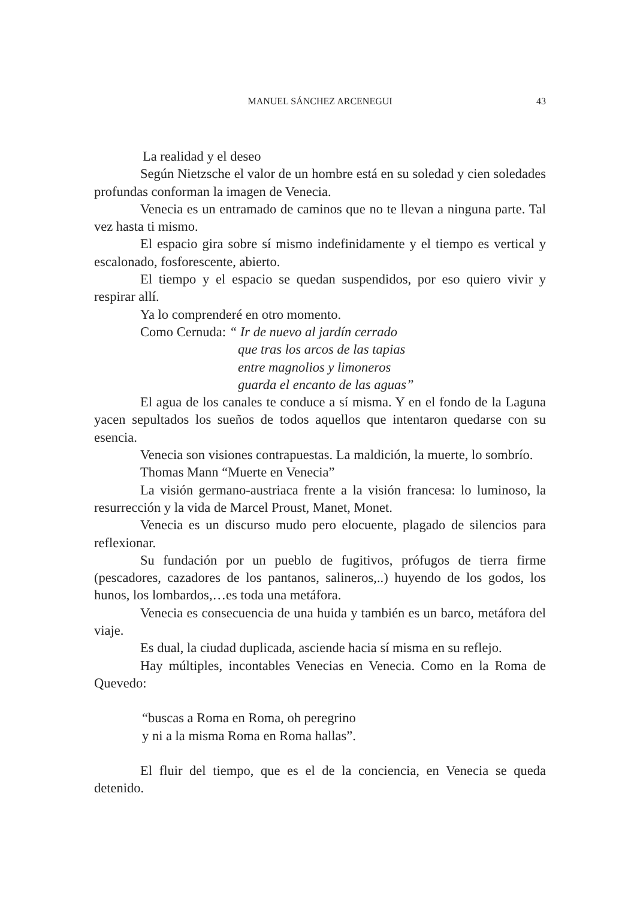MANUEL SÁNCHEZ ARCENEGUI
43
La realidad y el deseo
Según Nietzsche el valor de un hombre está en su soledad y cien soledades profundas conforman la imagen de Venecia.
Venecia es un entramado de caminos que no te llevan a ninguna parte. Tal vez hasta ti mismo.
El espacio gira sobre sí mismo indefinidamente y el tiempo es vertical y escalonado, fosforescente, abierto.
El tiempo y el espacio se quedan suspendidos, por eso quiero vivir y respirar allí.
Ya lo comprenderé en otro momento.
Como Cernuda: “ Ir de nuevo al jardín cerrado
que tras los arcos de las tapias
entre magnolios y limoneros
guarda el encanto de las aguas”
El agua de los canales te conduce a sí misma. Y en el fondo de la Laguna yacen sepultados los sueños de todos aquellos que intentaron quedarse con su esencia.
Venecia son visiones contrapuestas. La maldición, la muerte, lo sombrío.
Thomas Mann “Muerte en Venecia”
La visión germano-austriaca frente a la visión francesa: lo luminoso, la resurrección y la vida de Marcel Proust, Manet, Monet.
Venecia es un discurso mudo pero elocuente, plagado de silencios para reflexionar.
Su fundación por un pueblo de fugitivos, prófugos de tierra firme (pescadores, cazadores de los pantanos, salineros,..) huyendo de los godos, los hunos, los lombardos,…es toda una metáfora.
Venecia es consecuencia de una huida y también es un barco, metáfora del viaje.
Es dual, la ciudad duplicada, asciende hacia sí misma en su reflejo.
Hay múltiples, incontables Venecias en Venecia. Como en la Roma de Quevedo:
“buscas a Roma en Roma, oh peregrino
y ni a la misma Roma en Roma hallas”.
El fluir del tiempo, que es el de la conciencia, en Venecia se queda detenido.